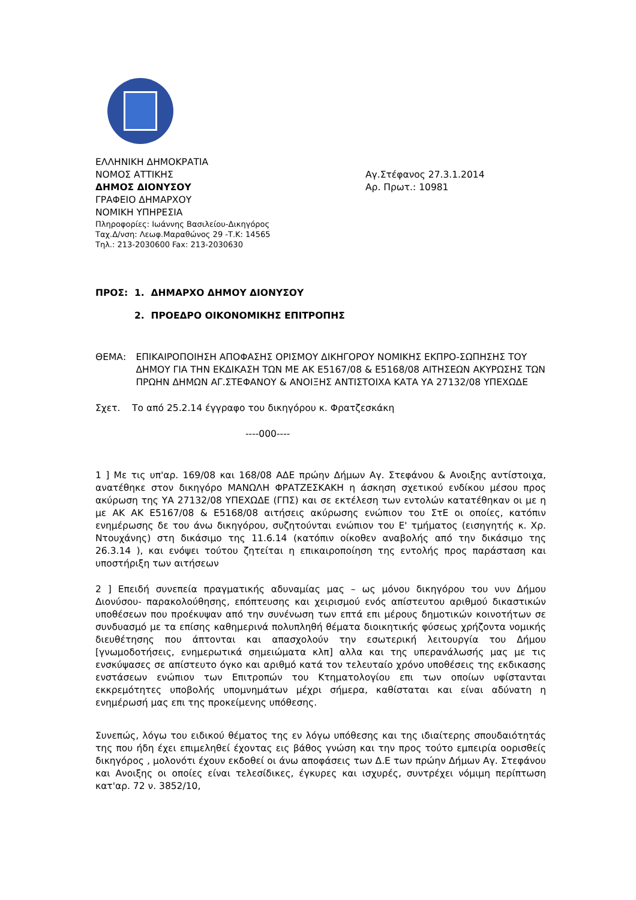ΕΛΛΗΝΙΚΗ ΔΗΜΟΚΡΑΤΙΑ
ΝΟΜΟΣ ΑΤΤΙΚΗΣ
ΔΗΜΟΣ ΔΙΟΝΥΣΟΥ
ΓΡΑΦΕΙΟ ΔΗΜΑΡΧΟΥ
ΝΟΜΙΚΗ ΥΠΗΡΕΣΙΑ
Πληροφορίες: Ιωάννης Βασιλείου-Δικηγόρος
Ταχ.Δ/νση: Λεωφ.Μαραθώνος 29 -Τ.Κ: 14565
Τηλ.: 213-2030600 Fax: 213-2030630
Αγ.Στέφανος 27.3.1.2014
Αρ. Πρωτ.: 10981
ΠΡΟΣ: 1. ΔΗΜΑΡΧΟ ΔΗΜΟΥ ΔΙΟΝΥΣΟΥ
2. ΠΡΟΕΔΡΟ ΟΙΚΟΝΟΜΙΚΗΣ ΕΠΙΤΡΟΠΗΣ
ΘΕΜΑ: ΕΠΙΚΑΙΡΟΠΟΙΗΣΗ ΑΠΟΦΑΣΗΣ ΟΡΙΣΜΟΥ ΔΙΚΗΓΟΡΟΥ ΝΟΜΙΚΗΣ ΕΚΠΡΟ-ΣΩΠΗΣΗΣ ΤΟΥ ΔΗΜΟΥ ΓΙΑ ΤΗΝ ΕΚΔΙΚΑΣΗ ΤΩΝ ΜΕ ΑΚ Ε5167/08 & Ε5168/08 ΑΙΤΗΣΕΩΝ ΑΚΥΡΩΣΗΣ ΤΩΝ ΠΡΩΗΝ ΔΗΜΩΝ ΑΓ.ΣΤΕΦΑΝΟΥ & ΑΝΟΙΞΗΣ ΑΝΤΙΣΤΟΙΧΑ ΚΑΤΑ ΥΑ 27132/08 ΥΠΕΧΩΔΕ
Σχετ. Το από 25.2.14 έγγραφο του δικηγόρου κ. Φρατζεσκάκη
----000----
1 ] Με τις υπ'αρ. 169/08 και 168/08 ΑΔΕ πρώην Δήμων Αγ. Στεφάνου & Ανοιξης αντίστοιχα, ανατέθηκε στον δικηγόρο ΜΑΝΩΛΗ ΦΡΑΤΖΕΣΚΑΚΗ η άσκηση σχετικού ενδίκου μέσου προς ακύρωση της ΥΑ 27132/08 ΥΠΕΧΩΔΕ (ΓΠΣ) και σε εκτέλεση των εντολών κατατέθηκαν οι με η με ΑΚ ΑΚ Ε5167/08 & Ε5168/08 αιτήσεις ακύρωσης ενώπιον του ΣτΕ οι οποίες, κατόπιν ενημέρωσης δε του άνω δικηγόρου, συζητούνται ενώπιον του Ε' τμήματος (εισηγητής κ. Χρ. Ντουχάνης) στη δικάσιμο της 11.6.14 (κατόπιν οίκοθεν αναβολής από την δικάσιμο της 26.3.14 ), και ενόψει τούτου ζητείται η επικαιροποίηση της εντολής προς παράσταση και υποστήριξη των αιτήσεων
2 ] Επειδή συνεπεία πραγματικής αδυναμίας μας – ως μόνου δικηγόρου του νυν Δήμου Διονύσου- παρακολούθησης, επόπτευσης και χειρισμού ενός απίστευτου αριθμού δικαστικών υποθέσεων που προέκυψαν από την συνένωση των επτά επι μέρους δημοτικών κοινοτήτων σε συνδυασμό με τα επίσης καθημερινά πολυπληθή θέματα διοικητικής φύσεως χρήζοντα νομικής διευθέτησης που άπτονται και απασχολούν την εσωτερική λειτουργία του Δήμου [γνωμοδοτήσεις, ενημερωτικά σημειώματα κλπ] αλλα και της υπερανάλωσής μας με τις ενσκύψασες σε απίστευτο όγκο και αριθμό κατά τον τελευταίο χρόνο υποθέσεις της εκδικασης ενστάσεων ενώπιον των Επιτροπών του Κτηματολογίου επι των οποίων υφίστανται εκκρεμότητες υποβολής υπομνημάτων μέχρι σήμερα, καθίσταται και είναι αδύνατη η ενημέρωσή μας επι της προκείμενης υπόθεσης.
Συνεπώς, λόγω του ειδικού θέματος της εν λόγω υπόθεσης και της ιδιαίτερης σπουδαιότητάς της που ήδη έχει επιμεληθεί έχοντας εις βάθος γνώση και την προς τούτο εμπειρία οορισθείς δικηγόρος , μολονότι έχουν εκδοθεί οι άνω αποφάσεις των Δ.Ε των πρώην Δήμων Αγ. Στεφάνου και Ανοιξης οι οποίες είναι τελεσίδικες, έγκυρες και ισχυρές, συντρέχει νόμιμη περίπτωση κατ'αρ. 72 ν. 3852/10,